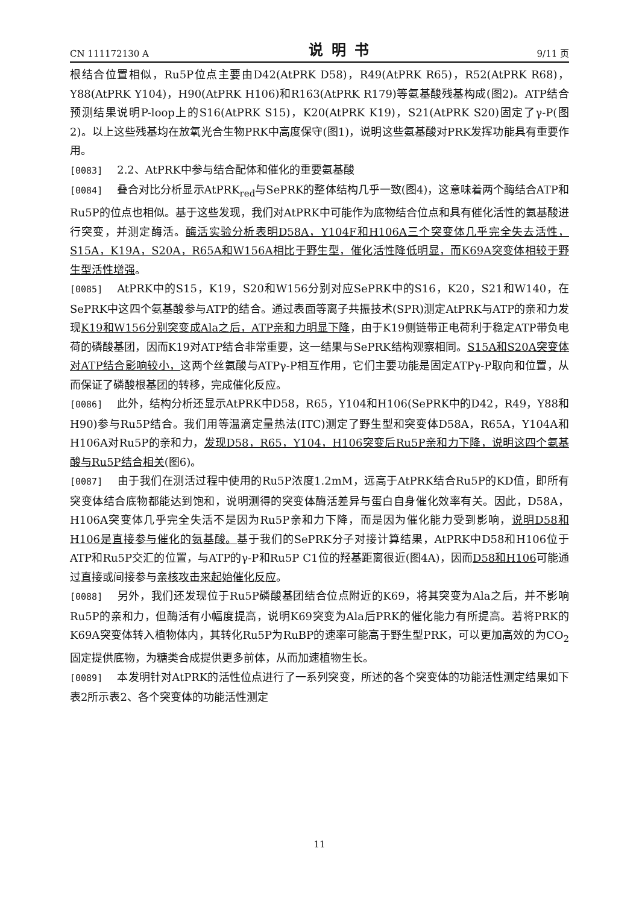CN 111172130 A 说明书 9/11 页
根结合位置相似，Ru5P位点主要由D42(AtPRK D58)，R49(AtPRK R65)，R52(AtPRK R68)，Y88(AtPRK Y104)，H90(AtPRK H106)和R163(AtPRK R179)等氨基酸残基构成(图2)。ATP结合预测结果说明P-loop上的S16(AtPRK S15)，K20(AtPRK K19)，S21(AtPRK S20)固定了γ-P(图2)。以上这些残基均在放氧光合生物PRK中高度保守(图1)，说明这些氨基酸对PRK发挥功能具有重要作用。
[0083] 2.2、AtPRK中参与结合配体和催化的重要氨基酸
[0084] 叠合对比分析显示AtPRK<sub>red</sub>与SePRK的整体结构几乎一致(图4)，这意味着两个酶结合ATP和Ru5P的位点也相似。基于这些发现，我们对AtPRK中可能作为底物结合位点和具有催化活性的氨基酸进行突变，并测定酶活。酶活实验分析表明D58A，Y104F和H106A三个突变体几乎完全失去活性，S15A，K19A，S20A，R65A和W156A相比于野生型，催化活性降低明显，而K69A突变体相较于野生型活性增强。
[0085] AtPRK中的S15，K19，S20和W156分别对应SePRK中的S16，K20，S21和W140，在SePRK中这四个氨基酸参与ATP的结合。通过表面等离子共振技术(SPR)测定AtPRK与ATP的亲和力发现K19和W156分别突变成Ala之后，ATP亲和力明显下降，由于K19侧链带正电荷利于稳定ATP带负电荷的磷酸基团，因而K19对ATP结合非常重要，这一结果与SePRK结构观察相同。S15A和S20A突变体对ATP结合影响较小，这两个丝氨酸与ATPγ-P相互作用，它们主要功能是固定ATPγ-P取向和位置，从而保证了磷酸根基团的转移，完成催化反应。
[0086] 此外，结构分析还显示AtPRK中D58，R65，Y104和H106(SePRK中的D42，R49，Y88和H90)参与Ru5P结合。我们用等温滴定量热法(ITC)测定了野生型和突变体D58A，R65A，Y104A和H106A对Ru5P的亲和力，发现D58，R65，Y104，H106突变后Ru5P亲和力下降，说明这四个氨基酸与Ru5P结合相关(图6)。
[0087] 由于我们在测活过程中使用的Ru5P浓度1.2mM，远高于AtPRK结合Ru5P的KD值，即所有突变体结合底物都能达到饱和，说明测得的突变体酶活差异与蛋白自身催化效率有关。因此，D58A，H106A突变体几乎完全失活不是因为Ru5P亲和力下降，而是因为催化能力受到影响，说明D58和H106是直接参与催化的氨基酸。基于我们的SePRK分子对接计算结果，AtPRK中D58和H106位于ATP和Ru5P交汇的位置，与ATP的γ-P和Ru5P C1位的羟基距离很近(图4A)，因而D58和H106可能通过直接或间接参与亲核攻击来起始催化反应。
[0088] 另外，我们还发现位于Ru5P磷酸基团结合位点附近的K69，将其突变为Ala之后，并不影响Ru5P的亲和力，但酶活有小幅度提高，说明K69突变为Ala后PRK的催化能力有所提高。若将PRK的K69A突变体转入植物体内，其转化Ru5P为RuBP的速率可能高于野生型PRK，可以更加高效的为CO<sub>2</sub>固定提供底物，为糖类合成提供更多前体，从而加速植物生长。
[0089] 本发明针对AtPRK的活性位点进行了一系列突变，所述的各个突变体的功能活性测定结果如下表2所示表2、各个突变体的功能活性测定
11